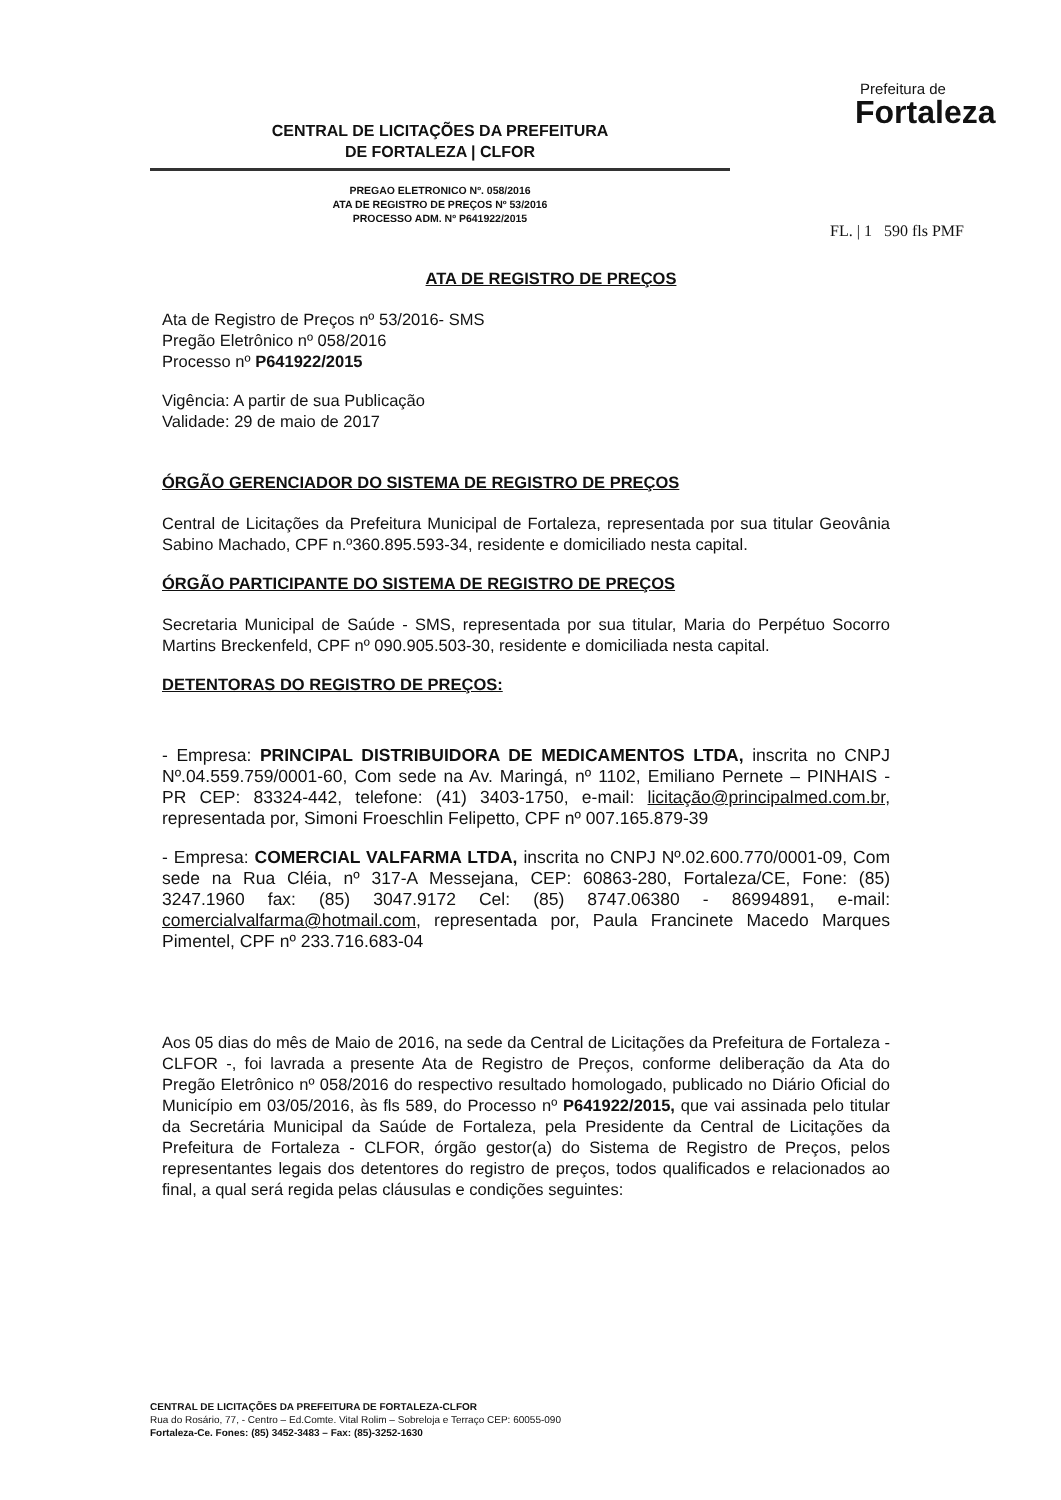Prefeitura de
Fortaleza
CENTRAL DE LICITAÇÕES DA PREFEITURA
DE FORTALEZA | CLFOR
PREGAO ELETRONICO Nº. 058/2016
ATA DE REGISTRO DE PREÇOS Nº 53/2016
PROCESSO ADM. Nº P641922/2015
FL. | 1 590 fls PMF
ATA DE REGISTRO DE PREÇOS
Ata de Registro de Preços nº 53/2016- SMS
Pregão Eletrônico nº 058/2016
Processo nº P641922/2015
Vigência: A partir de sua Publicação
Validade: 29 de maio de 2017
ÓRGÃO GERENCIADOR DO SISTEMA DE REGISTRO DE PREÇOS
Central de Licitações da Prefeitura Municipal de Fortaleza, representada por sua titular Geovânia Sabino Machado, CPF n.º360.895.593-34, residente e domiciliado nesta capital.
ÓRGÃO PARTICIPANTE DO SISTEMA DE REGISTRO DE PREÇOS
Secretaria Municipal de Saúde - SMS, representada por sua titular, Maria do Perpétuo Socorro Martins Breckenfeld, CPF nº 090.905.503-30, residente e domiciliada nesta capital.
DETENTORAS DO REGISTRO DE PREÇOS:
- Empresa: PRINCIPAL DISTRIBUIDORA DE MEDICAMENTOS LTDA, inscrita no CNPJ Nº.04.559.759/0001-60, Com sede na Av. Maringá, nº 1102, Emiliano Pernete – PINHAIS - PR CEP: 83324-442, telefone: (41) 3403-1750, e-mail: licitação@principalmed.com.br, representada por, Simoni Froeschlin Felipetto, CPF nº 007.165.879-39
- Empresa: COMERCIAL VALFARMA LTDA, inscrita no CNPJ Nº.02.600.770/0001-09, Com sede na Rua Cléia, nº 317-A Messejana, CEP: 60863-280, Fortaleza/CE, Fone: (85) 3247.1960 fax: (85) 3047.9172 Cel: (85) 8747.06380 - 86994891, e-mail: comercialvalfarma@hotmail.com, representada por, Paula Francinete Macedo Marques Pimentel, CPF nº 233.716.683-04
Aos 05 dias do mês de Maio de 2016, na sede da Central de Licitações da Prefeitura de Fortaleza - CLFOR -, foi lavrada a presente Ata de Registro de Preços, conforme deliberação da Ata do Pregão Eletrônico nº 058/2016 do respectivo resultado homologado, publicado no Diário Oficial do Município em 03/05/2016, às fls 589, do Processo nº P641922/2015, que vai assinada pelo titular da Secretária Municipal da Saúde de Fortaleza, pela Presidente da Central de Licitações da Prefeitura de Fortaleza - CLFOR, órgão gestor(a) do Sistema de Registro de Preços, pelos representantes legais dos detentores do registro de preços, todos qualificados e relacionados ao final, a qual será regida pelas cláusulas e condições seguintes:
CENTRAL DE LICITAÇÕES DA PREFEITURA DE FORTALEZA-CLFOR
Rua do Rosário, 77, - Centro – Ed.Comte. Vital Rolim – Sobreloja e Terraço CEP: 60055-090
Fortaleza-Ce. Fones: (85) 3452-3483 – Fax: (85)-3252-1630